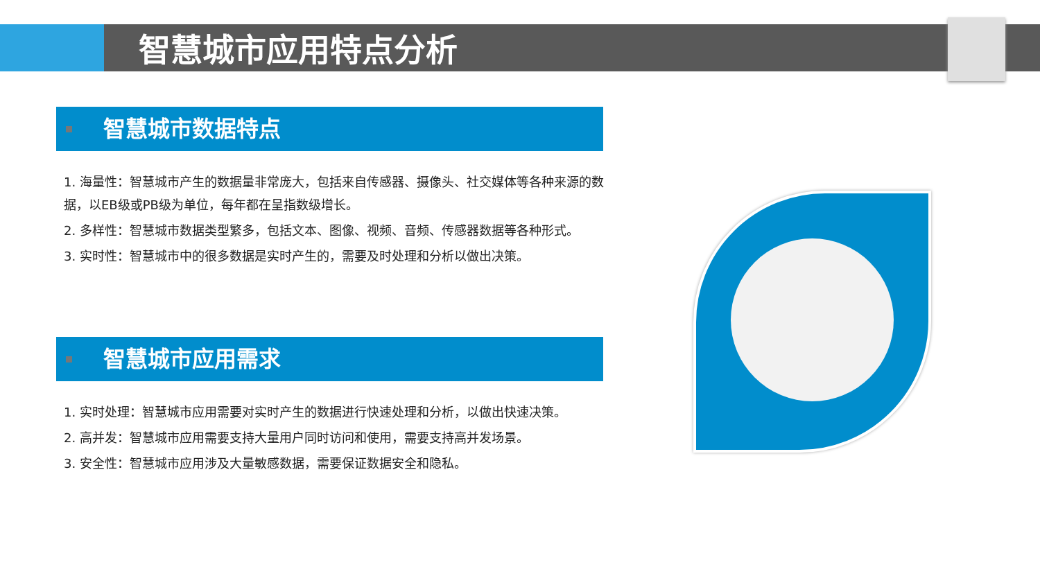智慧城市应用特点分析
智慧城市数据特点
1. 海量性：智慧城市产生的数据量非常庞大，包括来自传感器、摄像头、社交媒体等各种来源的数据，以EB级或PB级为单位，每年都在呈指数级增长。
2. 多样性：智慧城市数据类型繁多，包括文本、图像、视频、音频、传感器数据等各种形式。
3. 实时性：智慧城市中的很多数据是实时产生的，需要及时处理和分析以做出决策。
智慧城市应用需求
1. 实时处理：智慧城市应用需要对实时产生的数据进行快速处理和分析，以做出快速决策。
2. 高并发：智慧城市应用需要支持大量用户同时访问和使用，需要支持高并发场景。
3. 安全性：智慧城市应用涉及大量敏感数据，需要保证数据安全和隐私。